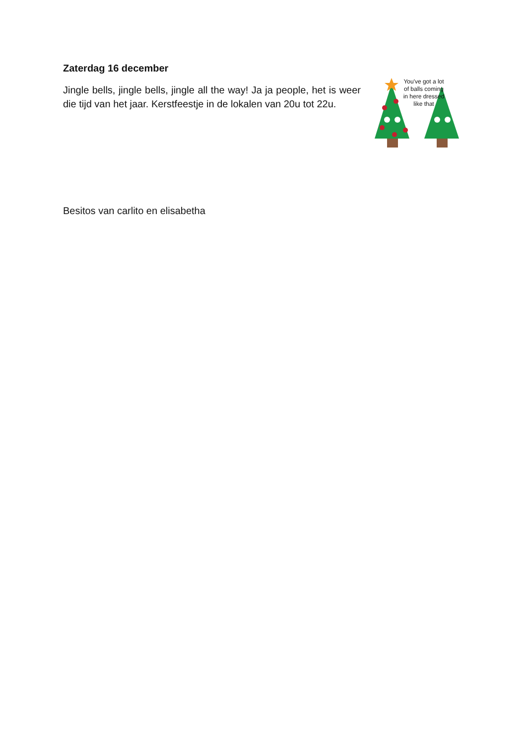Zaterdag 16 december
Jingle bells, jingle bells, jingle all the way! Ja ja people, het is weer die tijd van het jaar. Kerstfeestje in de lokalen van 20u tot 22u.
You've got a lot of balls coming in here dressed like that
Besitos van carlito en elisabetha